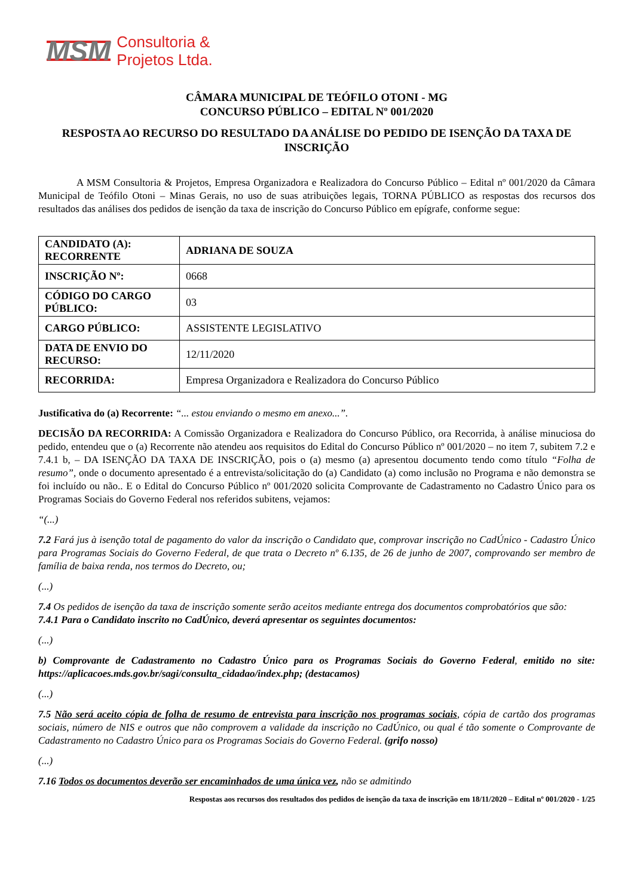MSM Consultoria &
Projetos Ltda.
CÂMARA MUNICIPAL DE TEÓFILO OTONI - MG
CONCURSO PÚBLICO – EDITAL Nº 001/2020
RESPOSTA AO RECURSO DO RESULTADO DA ANÁLISE DO PEDIDO DE ISENÇÃO DA TAXA DE INSCRIÇÃO
A MSM Consultoria & Projetos, Empresa Organizadora e Realizadora do Concurso Público – Edital nº 001/2020 da Câmara Municipal de Teófilo Otoni – Minas Gerais, no uso de suas atribuições legais, TORNA PÚBLICO as respostas dos recursos dos resultados das análises dos pedidos de isenção da taxa de inscrição do Concurso Público em epígrafe, conforme segue:
| CANDIDATO (A): RECORRENTE | ADRIANA DE SOUZA |
| INSCRIÇÃO Nº: | 0668 |
| CÓDIGO DO CARGO PÚBLICO: | 03 |
| CARGO PÚBLICO: | ASSISTENTE LEGISLATIVO |
| DATA DE ENVIO DO RECURSO: | 12/11/2020 |
| RECORRIDA: | Empresa Organizadora e Realizadora do Concurso Público |
Justificativa do (a) Recorrente: “... estou enviando o mesmo em anexo...”.
DECISÃO DA RECORRIDA: A Comissão Organizadora e Realizadora do Concurso Público, ora Recorrida, à análise minuciosa do pedido, entendeu que o (a) Recorrente não atendeu aos requisitos do Edital do Concurso Público nº 001/2020 – no item 7, subitem 7.2 e 7.4.1 b, – DA ISENÇÃO DA TAXA DE INSCRIÇÃO, pois o (a) mesmo (a) apresentou documento tendo como título “Folha de resumo”, onde o documento apresentado é a entrevista/solicitação do (a) Candidato (a) como inclusão no Programa e não demonstra se foi incluído ou não.. E o Edital do Concurso Público nº 001/2020 solicita Comprovante de Cadastramento no Cadastro Único para os Programas Sociais do Governo Federal nos referidos subitens, vejamos:
“(...)
7.2 Fará jus à isenção total de pagamento do valor da inscrição o Candidato que, comprovar inscrição no CadÚnico - Cadastro Único para Programas Sociais do Governo Federal, de que trata o Decreto nº 6.135, de 26 de junho de 2007, comprovando ser membro de família de baixa renda, nos termos do Decreto, ou;
(...)
7.4 Os pedidos de isenção da taxa de inscrição somente serão aceitos mediante entrega dos documentos comprobatórios que são:
7.4.1 Para o Candidato inscrito no CadÚnico, deverá apresentar os seguintes documentos:
(...)
b) Comprovante de Cadastramento no Cadastro Único para os Programas Sociais do Governo Federal, emitido no site: https://aplicacoes.mds.gov.br/sagi/consulta_cidadao/index.php; (destacamos)
(...)
7.5 Não será aceito cópia de folha de resumo de entrevista para inscrição nos programas sociais, cópia de cartão dos programas sociais, número de NIS e outros que não comprovem a validade da inscrição no CadÚnico, ou qual é tão somente o Comprovante de Cadastramento no Cadastro Único para os Programas Sociais do Governo Federal. (grifo nosso)
(...)
7.16 Todos os documentos deverão ser encaminhados de uma única vez, não se admitindo
Respostas aos recursos dos resultados dos pedidos de isenção da taxa de inscrição em 18/11/2020 – Edital nº 001/2020 - 1/25